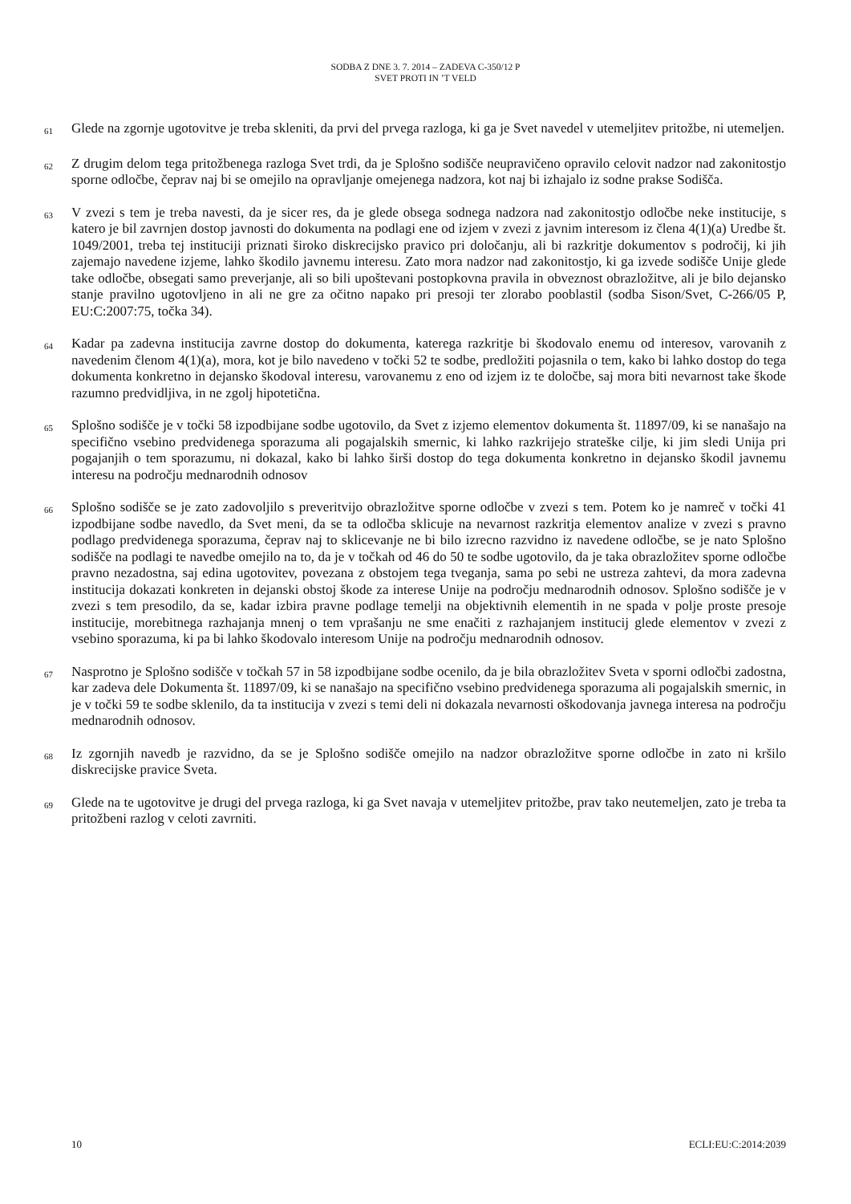SODBA Z DNE 3. 7. 2014 – ZADEVA C-350/12 P
SVET PROTI IN ’T VELD
61
Glede na zgornje ugotovitve je treba skleniti, da prvi del prvega razloga, ki ga je Svet navedel v utemeljitev pritožbe, ni utemeljen.
62
Z drugim delom tega pritožbenega razloga Svet trdi, da je Splošno sodišče neupravičeno opravilo celovit nadzor nad zakonitostjo sporne odločbe, čeprav naj bi se omejilo na opravljanje omejenega nadzora, kot naj bi izhajalo iz sodne prakse Sodišča.
63
V zvezi s tem je treba navesti, da je sicer res, da je glede obsega sodnega nadzora nad zakonitostjo odločbe neke institucije, s katero je bil zavrnjen dostop javnosti do dokumenta na podlagi ene od izjem v zvezi z javnim interesom iz člena 4(1)(a) Uredbe št. 1049/2001, treba tej instituciji priznati široko diskrecijsko pravico pri določanju, ali bi razkritje dokumentov s področij, ki jih zajemajo navedene izjeme, lahko škodilo javnemu interesu. Zato mora nadzor nad zakonitostjo, ki ga izvede sodišče Unije glede take odločbe, obsegati samo preverjanje, ali so bili upoštevani postopkovna pravila in obveznost obrazložitve, ali je bilo dejansko stanje pravilno ugotovljeno in ali ne gre za očitno napako pri presoji ter zlorabo pooblastil (sodba Sison/Svet, C-266/05 P, EU:C:2007:75, točka 34).
64
Kadar pa zadevna institucija zavrne dostop do dokumenta, katerega razkritje bi škodovalo enemu od interesov, varovanih z navedenim členom 4(1)(a), mora, kot je bilo navedeno v točki 52 te sodbe, predložiti pojasnila o tem, kako bi lahko dostop do tega dokumenta konkretno in dejansko škodoval interesu, varovanemu z eno od izjem iz te določbe, saj mora biti nevarnost take škode razumno predvidljiva, in ne zgolj hipotetična.
65
Splošno sodišče je v točki 58 izpodbijane sodbe ugotovilo, da Svet z izjemo elementov dokumenta št. 11897/09, ki se nanašajo na specifično vsebino predvidenega sporazuma ali pogajalskih smernic, ki lahko razkrijejo strateške cilje, ki jim sledi Unija pri pogajanjih o tem sporazumu, ni dokazal, kako bi lahko širši dostop do tega dokumenta konkretno in dejansko škodil javnemu interesu na področju mednarodnih odnosov
66
Splošno sodišče se je zato zadovoljilo s preveritvijo obrazložitve sporne odločbe v zvezi s tem. Potem ko je namreč v točki 41 izpodbijane sodbe navedlo, da Svet meni, da se ta odločba sklicuje na nevarnost razkritja elementov analize v zvezi s pravno podlago predvidenega sporazuma, čeprav naj to sklicevanje ne bi bilo izrecno razvidno iz navedene odločbe, se je nato Splošno sodišče na podlagi te navedbe omejilo na to, da je v točkah od 46 do 50 te sodbe ugotovilo, da je taka obrazložitev sporne odločbe pravno nezadostna, saj edina ugotovitev, povezana z obstojem tega tveganja, sama po sebi ne ustreza zahtevi, da mora zadevna institucija dokazati konkreten in dejanski obstoj škode za interese Unije na področju mednarodnih odnosov. Splošno sodišče je v zvezi s tem presodilo, da se, kadar izbira pravne podlage temelji na objektivnih elementih in ne spada v polje proste presoje institucije, morebitnega razhajanja mnenj o tem vprašanju ne sme enačiti z razhajanjem institucij glede elementov v zvezi z vsebino sporazuma, ki pa bi lahko škodovalo interesom Unije na področju mednarodnih odnosov.
67
Nasprotno je Splošno sodišče v točkah 57 in 58 izpodbijane sodbe ocenilo, da je bila obrazložitev Sveta v sporni odločbi zadostna, kar zadeva dele Dokumenta št. 11897/09, ki se nanašajo na specifično vsebino predvidenega sporazuma ali pogajalskih smernic, in je v točki 59 te sodbe sklenilo, da ta institucija v zvezi s temi deli ni dokazala nevarnosti oškodovanja javnega interesa na področju mednarodnih odnosov.
68
Iz zgornjih navedb je razvidno, da se je Splošno sodišče omejilo na nadzor obrazložitve sporne odločbe in zato ni kršilo diskrecijske pravice Sveta.
69
Glede na te ugotovitve je drugi del prvega razloga, ki ga Svet navaja v utemeljitev pritožbe, prav tako neutemeljen, zato je treba ta pritožbeni razlog v celoti zavrniti.
10 ECLI:EU:C:2014:2039